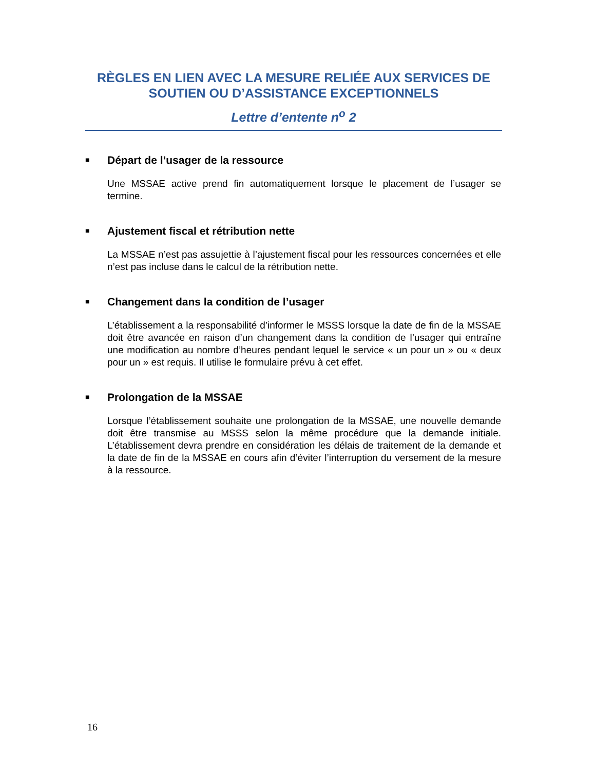RÈGLES EN LIEN AVEC LA MESURE RELIÉE AUX SERVICES DE SOUTIEN OU D’ASSISTANCE EXCEPTIONNELS
Lettre d’entente n<sup>o</sup> 2
■ Départ de l’usager de la ressource
Une MSSAE active prend fin automatiquement lorsque le placement de l’usager se termine.
■ Ajustement fiscal et rétribution nette
La MSSAE n’est pas assujettie à l’ajustement fiscal pour les ressources concernées et elle n’est pas incluse dans le calcul de la rétribution nette.
■ Changement dans la condition de l’usager
L’établissement a la responsabilité d’informer le MSSS lorsque la date de fin de la MSSAE doit être avancée en raison d’un changement dans la condition de l’usager qui entraîne une modification au nombre d’heures pendant lequel le service « un pour un » ou « deux pour un » est requis. Il utilise le formulaire prévu à cet effet.
■ Prolongation de la MSSAE
Lorsque l’établissement souhaite une prolongation de la MSSAE, une nouvelle demande doit être transmise au MSSS selon la même procédure que la demande initiale. L’établissement devra prendre en considération les délais de traitement de la demande et la date de fin de la MSSAE en cours afin d’éviter l’interruption du versement de la mesure à la ressource.
16